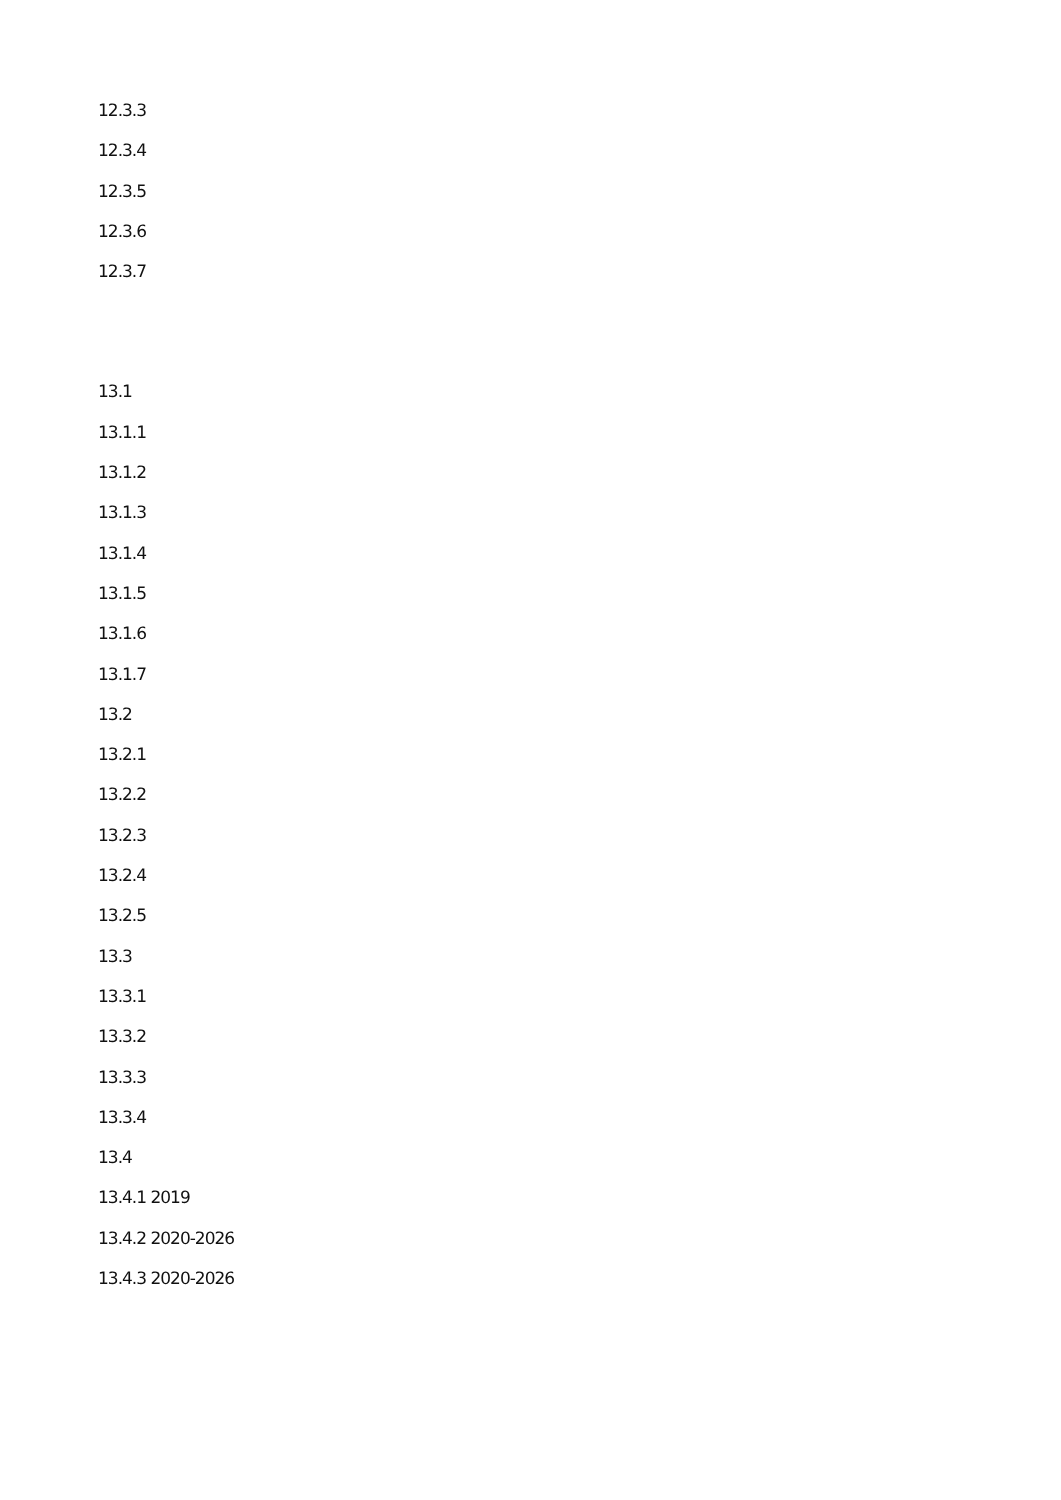12.3.3
12.3.4
12.3.5
12.3.6
12.3.7
13.1
13.1.1
13.1.2
13.1.3
13.1.4
13.1.5
13.1.6
13.1.7
13.2
13.2.1
13.2.2
13.2.3
13.2.4
13.2.5
13.3
13.3.1
13.3.2
13.3.3
13.3.4
13.4
13.4.1 2019
13.4.2 2020-2026
13.4.3 2020-2026